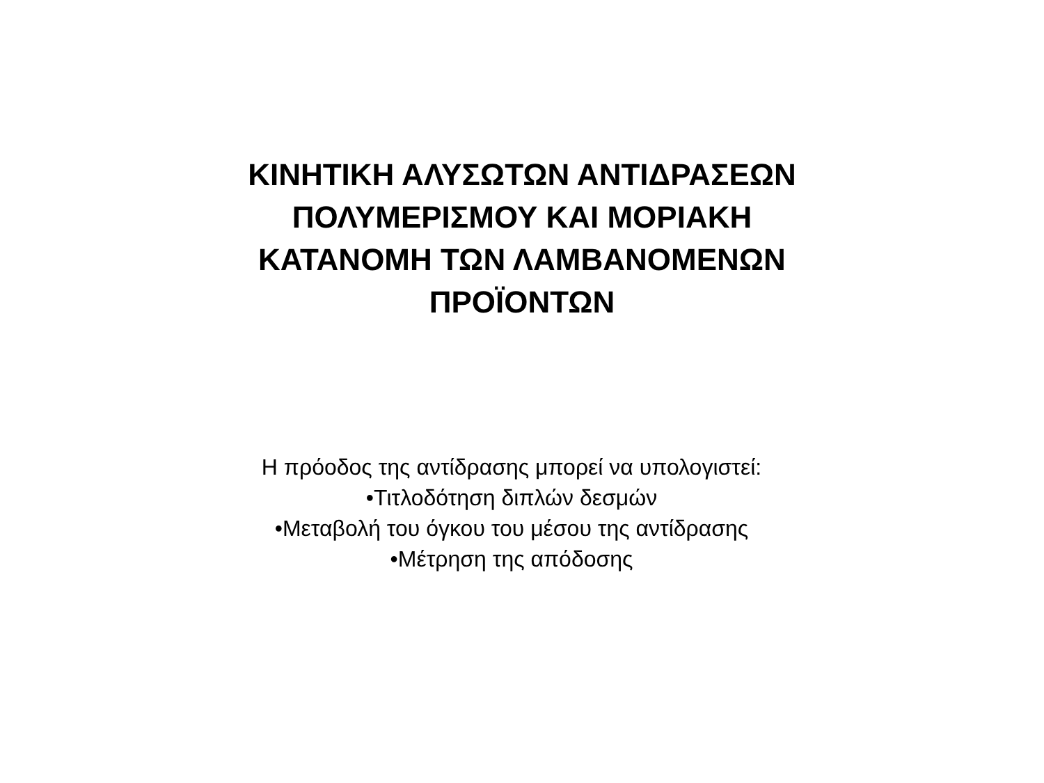ΚΙΝΗΤΙΚΗ ΑΛΥΣΩΤΩΝ ΑΝΤΙΔΡΑΣΕΩΝ ΠΟΛΥΜΕΡΙΣΜΟΥ ΚΑΙ ΜΟΡΙΑΚΗ ΚΑΤΑΝΟΜΗ ΤΩΝ ΛΑΜΒΑΝΟΜΕΝΩΝ ΠΡΟΪΟΝΤΩΝ
Η πρόοδος της αντίδρασης μπορεί να υπολογιστεί:
•Τιτλοδότηση διπλών δεσμών
•Μεταβολή του όγκου του μέσου της αντίδρασης
•Μέτρηση της απόδοσης